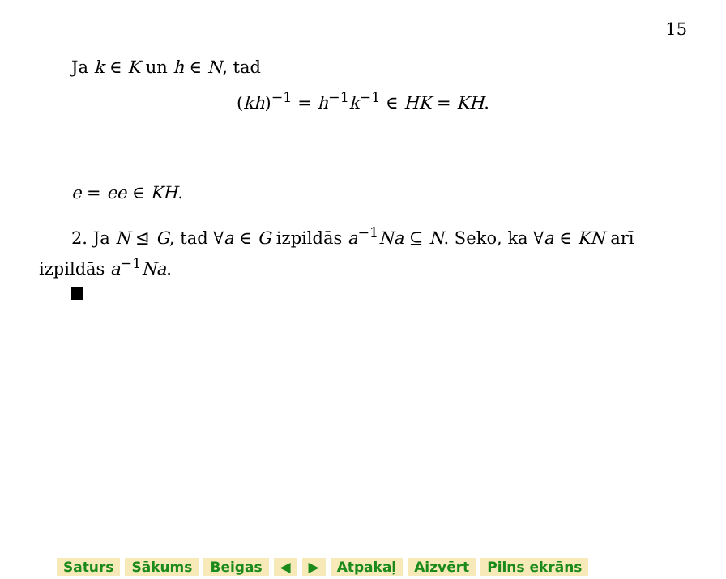15
Ja k ∈ K un h ∈ N, tad
(kh)<sup>−1</sup> = h<sup>−1</sup>k<sup>−1</sup> ∈ HK = KH.
e = ee ∈ KH.
2. Ja N ⊴ G, tad ∀a ∈ G izpildās a<sup>−1</sup>Na ⊆ N. Seko, ka ∀a ∈ KN arī izpildās a<sup>−1</sup>Na.
Saturs Sākums Beigas ◀ ▶ Atpakaļ Aizvērt Pilns ekrāns